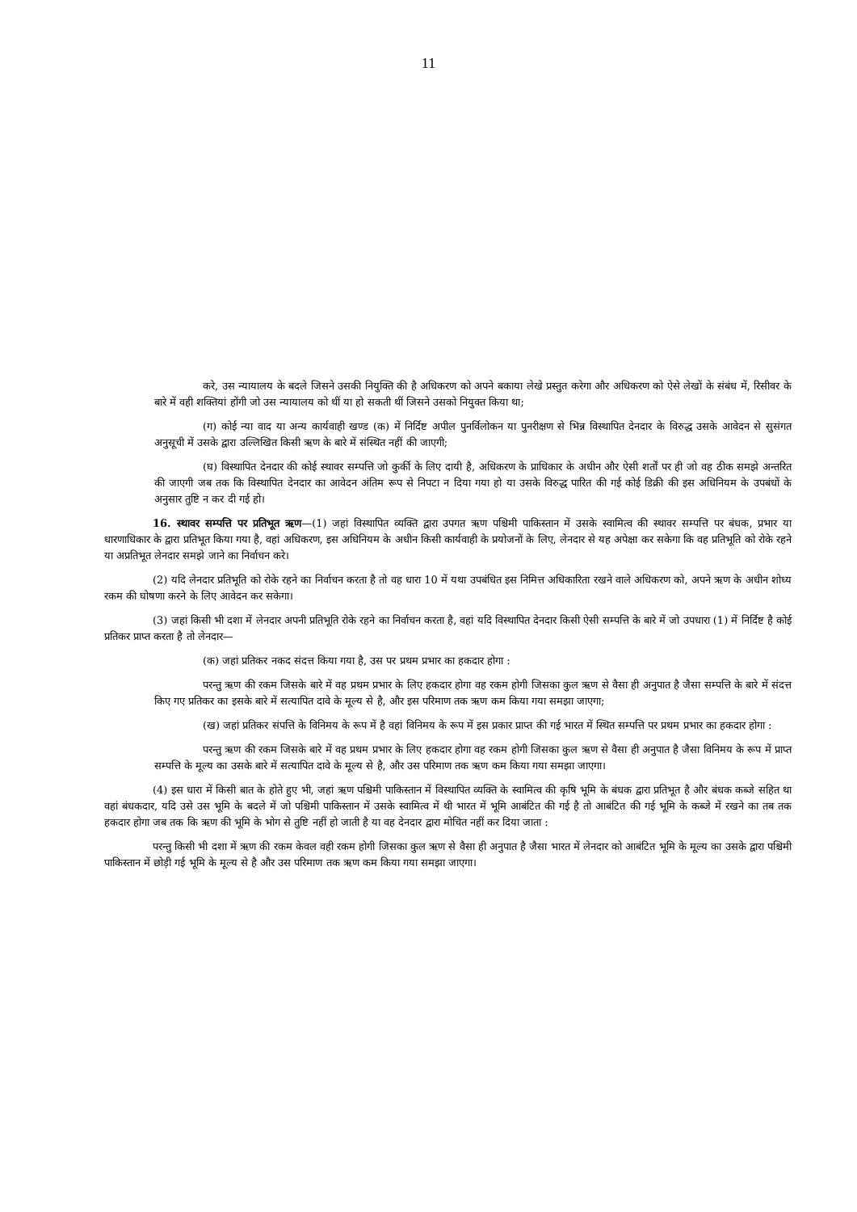11
करे, उस न्यायालय के बदले जिसने उसकी नियुक्ति की है अधिकरण को अपने बकाया लेखे प्रस्तुत करेगा और अधिकरण को ऐसे लेखों के संबंध में, रिसीवर के बारे में वही शक्तियां होंगी जो उस न्यायालय को थीं या हो सकती थीं जिसने उसको नियुक्त किया था;
(ग) कोई न्या वाद या अन्य कार्यवाही खण्ड (क) में निर्दिष्ट अपील पुनर्विलोकन या पुनरीक्षण से भिन्न विस्थापित देनदार के विरुद्ध उसके आवेदन से सुसंगत अनुसूची में उसके द्वारा उल्लिखित किसी ऋण के बारे में संस्थित नहीं की जाएगी;
(घ) विस्थापित देनदार की कोई स्थावर सम्पत्ति जो कुर्की के लिए दायी है, अधिकरण के प्राधिकार के अधीन और ऐसी शर्तों पर ही जो वह ठीक समझे अन्तरित की जाएगी जब तक कि विस्थापित देनदार का आवेदन अंतिम रूप से निपटा न दिया गया हो या उसके विरुद्ध पारित की गई कोई डिक्री की इस अधिनियम के उपबंधों के अनुसार तुष्टि न कर दी गई हो।
16. स्थावर सम्पत्ति पर प्रतिभूत ऋण—(1) जहां विस्थापित व्यक्ति द्वारा उपगत ऋण पश्चिमी पाकिस्तान में उसके स्वामित्व की स्थावर सम्पत्ति पर बंधक, प्रभार या धारणाधिकार के द्वारा प्रतिभूत किया गया है, वहां अधिकरण, इस अधिनियम के अधीन किसी कार्यवाही के प्रयोजनों के लिए, लेनदार से यह अपेक्षा कर सकेगा कि वह प्रतिभूति को रोके रहने या अप्रतिभूत लेनदार समझे जाने का निर्वाचन करे।
(2) यदि लेनदार प्रतिभूति को रोके रहने का निर्वाचन करता है तो वह धारा 10 में यथा उपबंधित इस निमित्त अधिकारिता रखने वाले अधिकरण को, अपने ऋण के अधीन शोध्य रकम की घोषणा करने के लिए आवेदन कर सकेगा।
(3) जहां किसी भी दशा में लेनदार अपनी प्रतिभूति रोके रहने का निर्वाचन करता है, वहां यदि विस्थापित देनदार किसी ऐसी सम्पत्ति के बारे में जो उपधारा (1) में निर्दिष्ट है कोई प्रतिकर प्राप्त करता है तो लेनदार—
(क) जहां प्रतिकर नकद संदत्त किया गया है, उस पर प्रथम प्रभार का हकदार होगा :
परन्तु ऋण की रकम जिसके बारे में वह प्रथम प्रभार के लिए हकदार होगा वह रकम होगी जिसका कुल ऋण से वैसा ही अनुपात है जैसा सम्पत्ति के बारे में संदत्त किए गए प्रतिकर का इसके बारे में सत्यापित दावे के मूल्य से है, और इस परिमाण तक ऋण कम किया गया समझा जाएगा;
(ख) जहां प्रतिकर संपत्ति के विनिमय के रूप में है वहां विनिमय के रूप में इस प्रकार प्राप्त की गई भारत में स्थित सम्पत्ति पर प्रथम प्रभार का हकदार होगा :
परन्तु ऋण की रकम जिसके बारे में वह प्रथम प्रभार के लिए हकदार होगा वह रकम होगी जिसका कुल ऋण से वैसा ही अनुपात है जैसा विनिमय के रूप में प्राप्त सम्पत्ति के मूल्य का उसके बारे में सत्यापित दावे के मूल्य से है, और उस परिमाण तक ऋण कम किया गया समझा जाएगा।
(4) इस धारा में किसी बात के होते हुए भी, जहां ऋण पश्चिमी पाकिस्तान में विस्थापित व्यक्ति के स्वामित्व की कृषि भूमि के बंधक द्वारा प्रतिभूत है और बंधक कब्जे सहित था वहां बंधकदार, यदि उसे उस भूमि के बदले में जो पश्चिमी पाकिस्तान में उसके स्वामित्व में थी भारत में भूमि आबंटित की गई है तो आबंटित की गई भूमि के कब्जे में रखने का तब तक हकदार होगा जब तक कि ऋण की भूमि के भोग से तुष्टि नहीं हो जाती है या वह देनदार द्वारा मोचित नहीं कर दिया जाता :
परन्तु किसी भी दशा में ऋण की रकम केवल वही रकम होगी जिसका कुल ऋण से वैसा ही अनुपात है जैसा भारत में लेनदार को आबंटित भूमि के मूल्य का उसके द्वारा पश्चिमी पाकिस्तान में छोड़ी गई भूमि के मूल्य से है और उस परिमाण तक ऋण कम किया गया समझा जाएगा।